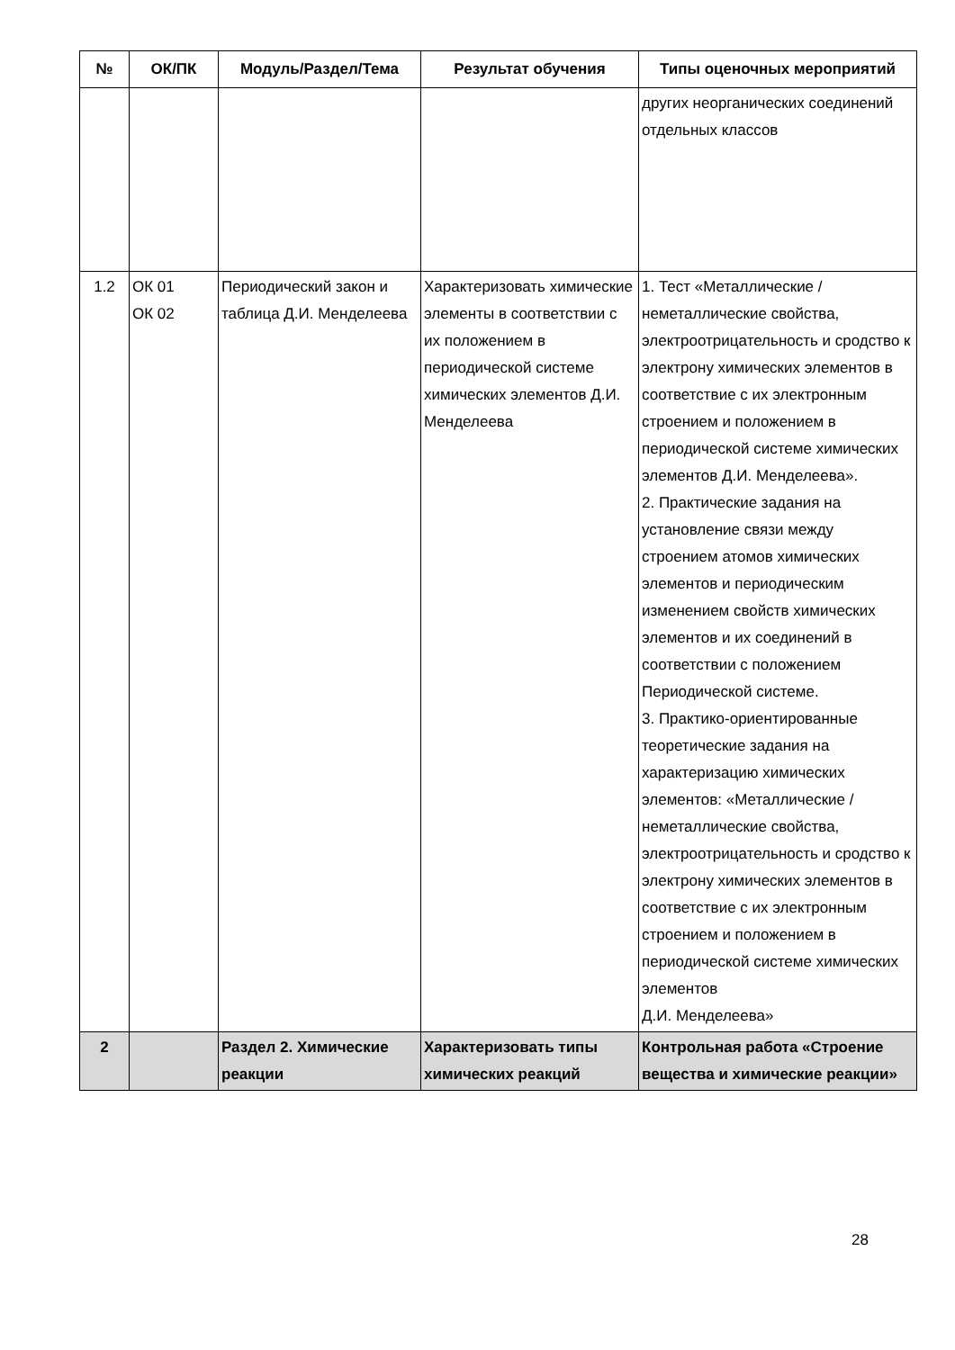| № | ОК/ПК | Модуль/Раздел/Тема | Результат обучения | Типы оценочных мероприятий |
| --- | --- | --- | --- | --- |
| | | | | других неорганических соединений отдельных классов |
| 1.2 | ОК 01 ОК 02 | Периодический закон и таблица Д.И. Менделеева | Характеризовать химические элементы в соответствии с их положением в периодической системе химических элементов Д.И. Менделеева | 1. Тест «Металлические / неметаллические свойства, электроотрицательность и сродство к электрону химических элементов в соответствие с их электронным строением и положением в периодической системе химических элементов Д.И. Менделеева». 2. Практические задания на установление связи между строением атомов химических элементов и периодическим изменением свойств химических элементов и их соединений в соответствии с положением Периодической системе. 3. Практико-ориентированные теоретические задания на характеризацию химических элементов: «Металлические / неметаллические свойства, электроотрицательность и сродство к электрону химических элементов в соответствие с их электронным строением и положением в периодической системе химических элементов Д.И. Менделеева» |
| 2 | | Раздел 2. Химические реакции | Характеризовать типы химических реакций | Контрольная работа «Строение вещества и химические реакции» |
28